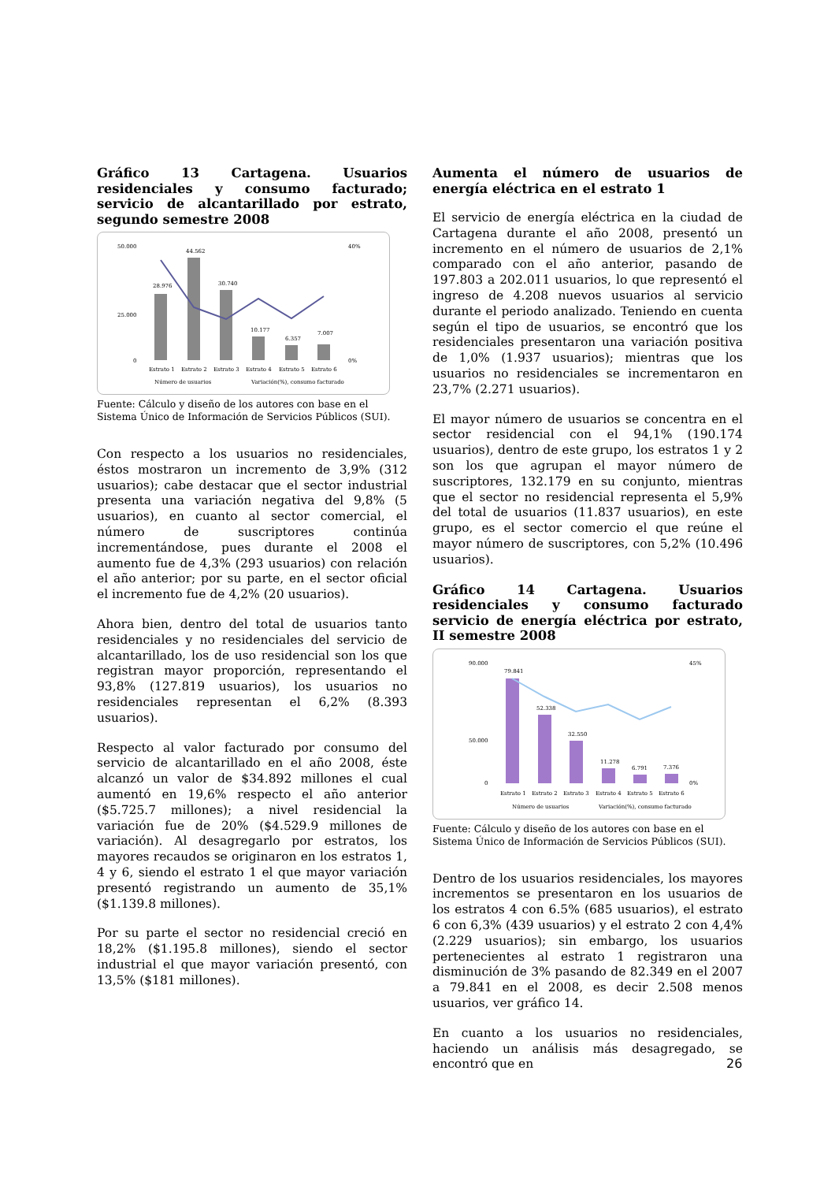Gráfico 13 Cartagena. Usuarios residenciales y consumo facturado; servicio de alcantarillado por estrato, segundo semestre 2008
50.000
25.000
0
40%
0%
28.976
44.562
30.740
10.177
6.357
7.007
Estrato 1
Estrato 2
Estrato 3
Estrato 4
Estrato 5
Estrato 6
Número de usuarios
Variación(%), consumo facturado
Fuente: Cálculo y diseño de los autores con base en el Sistema Único de Información de Servicios Públicos (SUI).
Con respecto a los usuarios no residenciales, éstos mostraron un incremento de 3,9% (312 usuarios); cabe destacar que el sector industrial presenta una variación negativa del 9,8% (5 usuarios), en cuanto al sector comercial, el número de suscriptores continúa incrementándose, pues durante el 2008 el aumento fue de 4,3% (293 usuarios) con relación el año anterior; por su parte, en el sector oficial el incremento fue de 4,2% (20 usuarios).
Ahora bien, dentro del total de usuarios tanto residenciales y no residenciales del servicio de alcantarillado, los de uso residencial son los que registran mayor proporción, representando el 93,8% (127.819 usuarios), los usuarios no residenciales representan el 6,2% (8.393 usuarios).
Respecto al valor facturado por consumo del servicio de alcantarillado en el año 2008, éste alcanzó un valor de $34.892 millones el cual aumentó en 19,6% respecto el año anterior ($5.725.7 millones); a nivel residencial la variación fue de 20% ($4.529.9 millones de variación). Al desagregarlo por estratos, los mayores recaudos se originaron en los estratos 1, 4 y 6, siendo el estrato 1 el que mayor variación presentó registrando un aumento de 35,1% ($1.139.8 millones).
Por su parte el sector no residencial creció en 18,2% ($1.195.8 millones), siendo el sector industrial el que mayor variación presentó, con 13,5% ($181 millones).
Aumenta el número de usuarios de energía eléctrica en el estrato 1
El servicio de energía eléctrica en la ciudad de Cartagena durante el año 2008, presentó un incremento en el número de usuarios de 2,1% comparado con el año anterior, pasando de 197.803 a 202.011 usuarios, lo que representó el ingreso de 4.208 nuevos usuarios al servicio durante el periodo analizado. Teniendo en cuenta según el tipo de usuarios, se encontró que los residenciales presentaron una variación positiva de 1,0% (1.937 usuarios); mientras que los usuarios no residenciales se incrementaron en 23,7% (2.271 usuarios).
El mayor número de usuarios se concentra en el sector residencial con el 94,1% (190.174 usuarios), dentro de este grupo, los estratos 1 y 2 son los que agrupan el mayor número de suscriptores, 132.179 en su conjunto, mientras que el sector no residencial representa el 5,9% del total de usuarios (11.837 usuarios), en este grupo, es el sector comercio el que reúne el mayor número de suscriptores, con 5,2% (10.496 usuarios).
Gráfico 14 Cartagena. Usuarios residenciales y consumo facturado servicio de energía eléctrica por estrato, II semestre 2008
90.000
50.000
0
45%
0%
79.841
52.338
32.550
11.278
6.791
7.376
Estrato 1
Estrato 2
Estrato 3
Estrato 4
Estrato 5
Estrato 6
Número de usuarios
Variación(%), consumo facturado
Fuente: Cálculo y diseño de los autores con base en el Sistema Único de Información de Servicios Públicos (SUI).
Dentro de los usuarios residenciales, los mayores incrementos se presentaron en los usuarios de los estratos 4 con 6.5% (685 usuarios), el estrato 6 con 6,3% (439 usuarios) y el estrato 2 con 4,4% (2.229 usuarios); sin embargo, los usuarios pertenecientes al estrato 1 registraron una disminución de 3% pasando de 82.349 en el 2007 a 79.841 en el 2008, es decir 2.508 menos usuarios, ver gráfico 14.
En cuanto a los usuarios no residenciales, haciendo un análisis más desagregado, se encontró que en
26